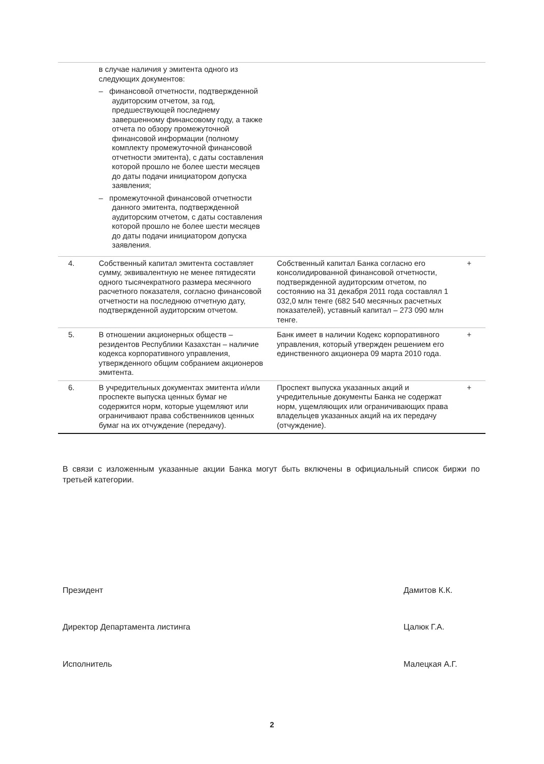| | в случае наличия у эмитента одного из следующих документов: – финансовой отчетности, подтвержденной аудиторским отчетом, за год, предшествующей последнему завершенному финансовому году, а также отчета по обзору промежуточной финансовой информации (полному комплекту промежуточной финансовой отчетности эмитента), с даты составления которой прошло не более шести месяцев до даты подачи инициатором допуска заявления; – промежуточной финансовой отчетности данного эмитента, подтвержденной аудиторским отчетом, с даты составления которой прошло не более шести месяцев до даты подачи инициатором допуска заявления. | | |
| 4. | Собственный капитал эмитента составляет сумму, эквивалентную не менее пятидесяти одного тысячекратного размера месячного расчетного показателя, согласно финансовой отчетности на последнюю отчетную дату, подтвержденной аудиторским отчетом. | Собственный капитал Банка согласно его консолидированной финансовой отчетности, подтвержденной аудиторским отчетом, по состоянию на 31 декабря 2011 года составлял 1 032,0 млн тенге (682 540 месячных расчетных показателей), уставный капитал – 273 090 млн тенге. | + |
| 5. | В отношении акционерных обществ – резидентов Республики Казахстан – наличие кодекса корпоративного управления, утвержденного общим собранием акционеров эмитента. | Банк имеет в наличии Кодекс корпоративного управления, который утвержден решением его единственного акционера 09 марта 2010 года. | + |
| 6. | В учредительных документах эмитента и/или проспекте выпуска ценных бумаг не содержится норм, которые ущемляют или ограничивают права собственников ценных бумаг на их отчуждение (передачу). | Проспект выпуска указанных акций и учредительные документы Банка не содержат норм, ущемляющих или ограничивающих права владельцев указанных акций на их передачу (отчуждение). | + |
В связи с изложенным указанные акции Банка могут быть включены в официальный список биржи по третьей категории.
Президент Дамитов К.К.
Директор Департамента листинга Цалюк Г.А.
Исполнитель Малецкая А.Г.
2